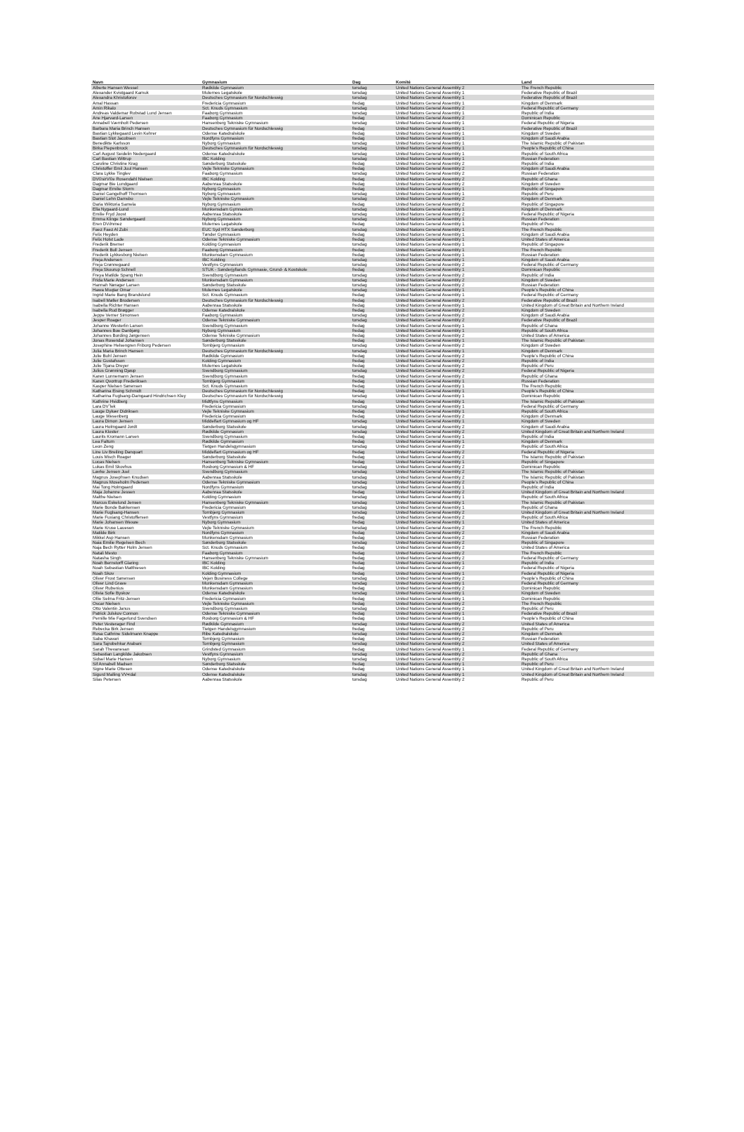| Navn | Gymnasium | Dag | Komité | Land |
| --- | --- | --- | --- | --- |
| Alberte Hansen Wessel | Rødkilde Gymnasium | torsdag | United Nations General Assembly 2 | The French Republic |
| Alexander Kvistgaard Kamuk | Mulernes Legatskole | torsdag | United Nations General Assembly 1 | Federative Republic of Brazil |
| Alexandra Khristoforov | Deutsches Gymnasium für Nordschleswig | torsdag | United Nations General Assembly 1 | Federative Republic of Brazil |
| Amal Hassan | Fredericia Gymnasium | fredag | United Nations General Assembly 1 | Kingdom of Denmark |
| Amin Rikalo | Sct. Knuds Gymnasium | torsdag | United Nations General Assembly 2 | Federal Republic of Germany |
| Andreas Valdemar Robstad Lund Jensen | Faaborg Gymnasium | torsdag | United Nations General Assembly 1 | Republic of India |
| Ane Hjarvard-Larsen | Faaborg Gymnasium | fredag | United Nations General Assembly 2 | Dominican Republic |
| Annabell Værnholt Pedersen | Hansenberg Tekniske Gymnasium | torsdag | United Nations General Assembly 1 | Federal Republic of Nigeria |
| Barbara Maria Brinch Hansen | Deutsches Gymnasium für Nordschleswig | fredag | United Nations General Assembly 1 | Federative Republic of Brazil |
| Bastian Lykkegaard Levin Kehrer | Odense Katedralskole | fredag | United Nations General Assembly 1 | Kingdom of Sweden |
| Bastian Slot Jacobsen | Nordfyns Gymnasium | fredag | United Nations General Assembly 1 | Kingdom of Saudi Arabia |
| Benedikte Karlsson | Nyborg Gymnasium | torsdag | United Nations General Assembly 1 | The Islamic Republic of Pakistan |
| Birka Piepenbrock | Deutsches Gymnasium für Nordschleswig | torsdag | United Nations General Assembly 1 | People's Republic of China |
| Carl August Seidelin Nedergaard | Odense Katedralskole | torsdag | United Nations General Assembly 1 | Republic of South Africa |
| Carl Bastian Wittrup | IBC Kolding | torsdag | United Nations General Assembly 1 | Russian Federation |
| Caroline Christine Krag | Sønderborg Statsskole | fredag | United Nations General Assembly 2 | Republic of India |
| Christoffer Emil Juul Hansen | Vejle Tekniske Gymnasium | fredag | United Nations General Assembly 2 | Kingdom of Saudi Arabia |
| Clara Lykke Tinglev | Faaborg Gymnasium | torsdag | United Nations General Assembly 2 | Russian Federation |
| DV©sirV©e Rosendahl Nielsen | IBC Kolding | fredag | United Nations General Assembly 2 | Republic of Ghana |
| Dagmar Bie Lundgaard | Aabenraa Statsskole | fredag | United Nations General Assembly 2 | Kingdom of Sweden |
| Dagmar Emilie Storm | Nyborg Gymnasium | fredag | United Nations General Assembly 1 | Republic of Singapore |
| Daniel Gangelhoff Thomsen | Nyborg Gymnasium | torsdag | United Nations General Assembly 1 | Republic of Peru |
| Daniel Lehn Damsbo | Vejle Tekniske Gymnasium | torsdag | United Nations General Assembly 2 | Kingdom of Denmark |
| Daria Wiktoria Samela | Nyborg Gymnasium | fredag | United Nations General Assembly 2 | Republic of Singapore |
| Ella Nygaard-Lund | Munkensdam Gymnasium | torsdag | United Nations General Assembly 1 | Kingdom of Denmark |
| Emilie Fryd Joost | Aabenraa Statsskole | torsdag | United Nations General Assembly 2 | Federal Republic of Nigeria |
| Emma Klinge Søndergaard | Nyborg Gymnasium | torsdag | United Nations General Assembly 1 | Russian Federation |
| Eren DV∂nmez | Mulernes Legatskole | fredag | United Nations General Assembly 1 | Republic of Peru |
| Faez Faez Al Zubi | EUC Syd HTX Sønderborg | torsdag | United Nations General Assembly 1 | The French Republic |
| Felix Heyden | Tønder Gymnasium | fredag | United Nations General Assembly 1 | Kingdom of Saudi Arabia |
| Felix Holst Lade | Odense Tekniske Gymnasium | fredag | United Nations General Assembly 1 | United States of America |
| Frederik Bremer | Kolding Gymnasium | torsdag | United Nations General Assembly 1 | Republic of Singapore |
| Frederik Bull Jensen | Faaborg Gymnasium | fredag | United Nations General Assembly 1 | The French Republic |
| Frederik Lykkesborg Nielsen | Munkensdam Gymnasium | fredag | United Nations General Assembly 1 | Russian Federation |
| Freja Andersen | IBC Kolding | torsdag | United Nations General Assembly 1 | Kingdom of Saudi Arabia |
| Freja Grønnegaard | Vestfyns Gymnasium | torsdag | United Nations General Assembly 2 | Federal Republic of Germany |
| Freja Skourup Schnell | STUK - Sønderjyllands Gymnasie, Grund- & Kostskole | fredag | United Nations General Assembly 1 | Dominican Republic |
| Freya Matilde Spang Hein | Svendborg Gymnasium | torsdag | United Nations General Assembly 2 | Republic of India |
| Frida Marie Andersen | Munkensdam Gymnasium | torsdag | United Nations General Assembly 2 | Kingdom of Sweden |
| Hannah Nørager Larsen | Sønderborg Statsskole | torsdag | United Nations General Assembly 2 | Russian Federation |
| Hawa Muqtar Omar | Mulernes Legatskole | torsdag | United Nations General Assembly 1 | People's Republic of China |
| Ingrid Marie Bang Brandslund | Sct. Knuds Gymnasium | fredag | United Nations General Assembly 1 | Federal Republic of Germany |
| Isabell Møller Brodersen | Deutsches Gymnasium für Nordschleswig | fredag | United Nations General Assembly 2 | Federative Republic of Brazil |
| Isabella Richter Hansen | Aabenraa Statsskole | fredag | United Nations General Assembly 1 | United Kingdom of Great Britain and Northern Ireland |
| Isabella Rud Brøgger | Odense Katedralskole | fredag | United Nations General Assembly 2 | Kingdom of Sweden |
| Jeppe Verner Simonsen | Faaborg Gymnasium | torsdag | United Nations General Assembly 2 | Kingdom of Saudi Arabia |
| Jesper Roager | Odense Tekniske Gymnasium | torsdag | United Nations General Assembly 2 | Federative Republic of Brazil |
| Johanne Westerlin Larsen | Svendborg Gymnasium | fredag | United Nations General Assembly 1 | Republic of Ghana |
| Johannes Boe Danbjørg | Nyborg Gymnasium | fredag | United Nations General Assembly 1 | Republic of South Africa |
| Johannes Bording Jørgensen | Odense Tekniske Gymnasium | fredag | United Nations General Assembly 2 | United States of America |
| Jonas Rosendal Johansen | Sønderborg Statsskole | fredag | United Nations General Assembly 1 | The Islamic Republic of Pakistan |
| Josephine Helsengren Friborg Pedersen | Tornbjerg Gymnasium | torsdag | United Nations General Assembly 2 | Kingdom of Sweden |
| Julia Maria Brinch Hansen | Deutsches Gymnasium für Nordschleswig | torsdag | United Nations General Assembly 1 | Kingdom of Denmark |
| Julie Buhl Jensen | Rødkilde Gymnasium | fredag | United Nations General Assembly 2 | People's Republic of China |
| Julie Gustafsson | Kolding Gymnasium | fredag | United Nations General Assembly 2 | Republic of India |
| Julie Tijana Dreyer | Mulernes Legatskole | fredag | United Nations General Assembly 2 | Republic of Peru |
| Julius Grønning Djøup | Svendborg Gymnasium | torsdag | United Nations General Assembly 2 | Federal Republic of Nigeria |
| Karen Lunnemann Jensen | Svendborg Gymnasium | fredag | United Nations General Assembly 2 | Republic of Ghana |
| Karen Qvortrup Frederiksen | Tornbjerg Gymnasium | fredag | United Nations General Assembly 1 | Russian Federation |
| Kasper Nielsen Sørensen | Sct. Knuds Gymnasium | fredag | United Nations General Assembly 1 | The French Republic |
| Katharina Eising Schmidt | Deutsches Gymnasium für Nordschleswig | fredag | United Nations General Assembly 1 | People's Republic of China |
| Katharina Fuglsang-Damgaard Hindrichsen Kley | Deutsches Gymnasium für Nordschleswig | torsdag | United Nations General Assembly 1 | Dominican Republic |
| Kathrine Hvidberg | Midtfyns Gymnasium | fredag | United Nations General Assembly 1 | The Islamic Republic of Pakistan |
| Lara DVˆlek | Fredericia Gymnasium | torsdag | United Nations General Assembly 1 | Federal Republic of Germany |
| Lauge Dykær Didriksen | Vejle Tekniske Gymnasium | fredag | United Nations General Assembly 1 | Republic of South Africa |
| Lauge Wesenberg | Fredericia Gymnasium | fredag | United Nations General Assembly 2 | Kingdom of Denmark |
| Laura Dimon Jensen | Middelfart Gymnasium og HF | torsdag | United Nations General Assembly 1 | Kingdom of Sweden |
| Laura Holmgaard Jordt | Sønderborg Statsskole | torsdag | United Nations General Assembly 2 | Kingdom of Saudi Arabia |
| Laura Kloster | Rødkilde Gymnasium | torsdag | United Nations General Assembly 2 | United Kingdom of Great Britain and Northern Ireland |
| Laurits Kromann Larsen | Svendborg Gymnasium | fredag | United Nations General Assembly 1 | Republic of India |
| Lea Faltum | Rødkilde Gymnasium | fredag | United Nations General Assembly 1 | Kingdom of Denmark |
| Leon Zeng | Tietgen Handelsgymnasium | torsdag | United Nations General Assembly 2 | Republic of South Africa |
| Line Liv Breiling Danquart | Middelfart Gymnasium og HF | fredag | United Nations General Assembly 2 | Federal Republic of Nigeria |
| Louis Misch Roager | Sønderborg Statsskole | fredag | United Nations General Assembly 2 | The Islamic Republic of Pakistan |
| Lucas Nielsen | Hansenberg Tekniske Gymnasium | fredag | United Nations General Assembly 1 | Republic of Singapore |
| Lukas Emil Skovhus | Rosborg Gymnasium & HF | torsdag | United Nations General Assembly 2 | Dominican Republic |
| Lærke Jensen Juel | Svendborg Gymnasium | torsdag | United Nations General Assembly 2 | The Islamic Republic of Pakistan |
| Magnus Josephsen Knudsen | Aabenraa Statsskole | torsdag | United Nations General Assembly 2 | The Islamic Republic of Pakistan |
| Magnus Moseholm Pedersen | Odense Tekniske Gymnasium | torsdag | United Nations General Assembly 2 | People's Republic of China |
| Mai Tong Holmgaard | Nordfyns Gymnasium | torsdag | United Nations General Assembly 1 | Republic of India |
| Maja Johanne Jessen | Aabenraa Statsskole | fredag | United Nations General Assembly 2 | United Kingdom of Great Britain and Northern Ireland |
| Malthe Nielsen | Kolding Gymnasium | torsdag | United Nations General Assembly 1 | Republic of South Africa |
| Marcus Eskelund Jensen | Hansenberg Tekniske Gymnasium | torsdag | United Nations General Assembly 1 | The Islamic Republic of Pakistan |
| Marie Bonde Bakkensen | Fredericia Gymnasium | torsdag | United Nations General Assembly 1 | Republic of Ghana |
| Marie Fuglsang-Hansen | Tornbjerg Gymnasium | torsdag | United Nations General Assembly 2 | United Kingdom of Great Britain and Northern Ireland |
| Marie Fuxiang Christoffersen | Vestfyns Gymnasium | fredag | United Nations General Assembly 2 | Republic of South Africa |
| Marie Johansen Wexøe | Nyborg Gymnasium | fredag | United Nations General Assembly 1 | United States of America |
| Marie Kruse Lauesen | Vejle Tekniske Gymnasium | torsdag | United Nations General Assembly 2 | The French Republic |
| Matilde Birk | Nordfyns Gymnasium | fredag | United Nations General Assembly 2 | Kingdom of Saudi Arabia |
| Mikkel Asp Hansen | Munkensdam Gymnasium | fredag | United Nations General Assembly 2 | Russian Federation |
| Naia Emilie Regelsen Bech | Sønderborg Statsskole | torsdag | United Nations General Assembly 2 | Republic of Singapore |
| Naja Bech Rytter Holm Jensen | Sct. Knuds Gymnasium | fredag | United Nations General Assembly 2 | United States of America |
| Natali Mesto | Faaborg Gymnasium | fredag | United Nations General Assembly 2 | The French Republic |
| Natasha Singh | Hansenberg Tekniske Gymnasium | fredag | United Nations General Assembly 2 | Federal Republic of Germany |
| Noah Bernstorff Glaring | IBC Kolding | fredag | United Nations General Assembly 1 | Republic of India |
| Noah Sebastian Matthiesen | IBC Kolding | fredag | United Nations General Assembly 2 | Federal Republic of Nigeria |
| Noah Skov | Kolding Gymnasium | fredag | United Nations General Assembly 1 | Federal Republic of Nigeria |
| Oliver Frost Sørensen | Vejen Business College | torsdag | United Nations General Assembly 2 | People's Republic of China |
| Oliver Lind Grave | Munkensdam Gymnasium | torsdag | United Nations General Assembly 1 | Federal Republic of Germany |
| Oliver Rubenius | Munkensdam Gymnasium | fredag | United Nations General Assembly 2 | Dominican Republic |
| Olivia Sofie Byskov | Odense Katedralskole | torsdag | United Nations General Assembly 1 | Kingdom of Sweden |
| Ollie Selma Fritz-Jensen | Fredericia Gymnasium | fredag | United Nations General Assembly 1 | Dominican Republic |
| Oscar Nielsen | Vejle Tekniske Gymnasium | fredag | United Nations General Assembly 2 | The French Republic |
| Otto Valentin Janus | Svendborg Gymnasium | torsdag | United Nations General Assembly 2 | Republic of Peru |
| Patrick Julskov Connon | Odense Tekniske Gymnasium | fredag | United Nations General Assembly 1 | Federative Republic of Brazil |
| Pernille Mie Fagerlund Svendsen | Rosborg Gymnasium & HF | fredag | United Nations General Assembly 1 | People's Republic of China |
| Peter Vesterager Find | Rødkilde Gymnasium | torsdag | United Nations General Assembly 2 | United States of America |
| Rebecka Birk Jensen | Tietgen Handelsgymnasium | fredag | United Nations General Assembly 2 | Republic of Peru |
| Rosa Cathrine Sidelmann Knappe | Ribe Katedralskole | torsdag | United Nations General Assembly 2 | Kingdom of Denmark |
| Saba Khavari | Tornbjerg Gymnasium | fredag | United Nations General Assembly 2 | Russian Federation |
| Sara Tajrobehkar Arabani | Tornbjerg Gymnasium | torsdag | United Nations General Assembly 2 | United States of America |
| Sarah Thevanesan | Grindsted Gymnasium | fredag | United Nations General Assembly 1 | Federal Republic of Germany |
| Sebastian Langkilde Jakobsen | Vestfyns Gymnasium | torsdag | United Nations General Assembly 2 | Republic of Ghana |
| Sidsel Marie Hansen | Nyborg Gymnasium | torsdag | United Nations General Assembly 2 | Republic of South Africa |
| Sif Annabell Madsen | Sønderborg Statsskole | fredag | United Nations General Assembly 1 | Republic of Peru |
| Signe Marie Ottesen | Odense Katedralskole | fredag | United Nations General Assembly 1 | United Kingdom of Great Britain and Northern Ireland |
| Sigurd Malling VV•rdal | Odense Katedralskole | torsdag | United Nations General Assembly 1 | United Kingdom of Great Britain and Northern Ireland |
| Silas Petersen | Aabenraa Statsskole | torsdag | United Nations General Assembly 2 | Republic of Peru |